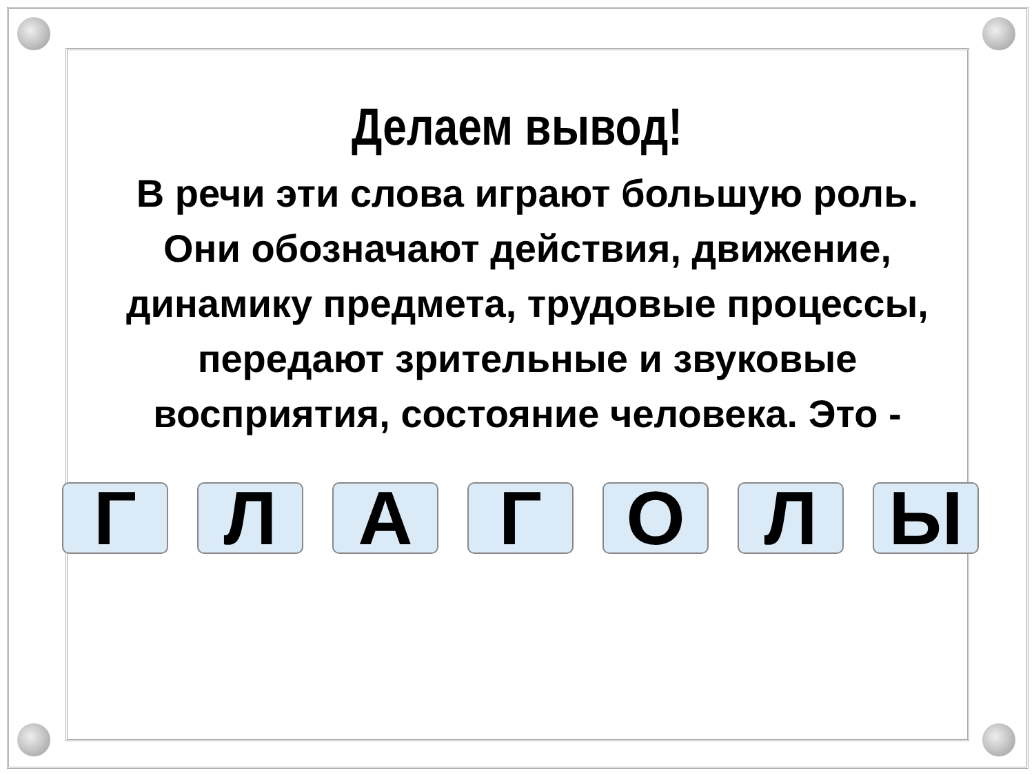Делаем вывод!
В речи эти слова играют большую роль. Они обозначают действия, движение, динамику предмета, трудовые процессы, передают зрительные и звуковые восприятия, состояние человека. Это -
Г Л А Г О Л Ы